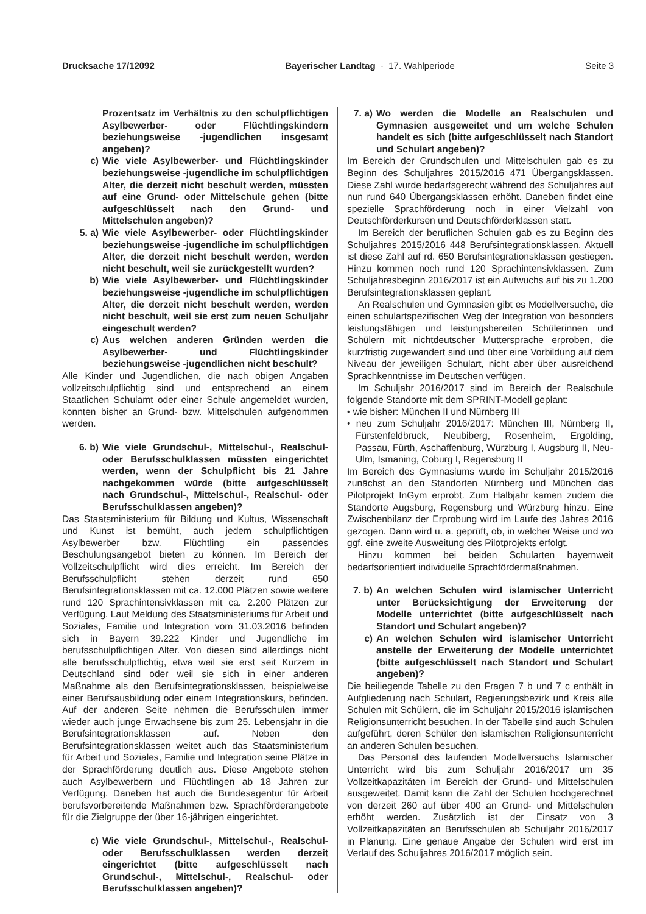Drucksache 17/12092 Bayerischer Landtag · 17. Wahlperiode Seite 3
Prozentsatz im Verhältnis zu den schulpflichtigen Asylbewerber- oder Flüchtlingskindern beziehungsweise -jugendlichen insgesamt angeben)?
c) Wie viele Asylbewerber- und Flüchtlingskinder beziehungsweise -jugendliche im schulpflichtigen Alter, die derzeit nicht beschult werden, müssten auf eine Grund- oder Mittelschule gehen (bitte aufgeschlüsselt nach den Grund- und Mittelschulen angeben)?
5. a) Wie viele Asylbewerber- oder Flüchtlingskinder beziehungsweise -jugendliche im schulpflichtigen Alter, die derzeit nicht beschult werden, werden nicht beschult, weil sie zurückgestellt wurden?
b) Wie viele Asylbewerber- und Flüchtlingskinder beziehungsweise -jugendliche im schulpflichtigen Alter, die derzeit nicht beschult werden, werden nicht beschult, weil sie erst zum neuen Schuljahr eingeschult werden?
c) Aus welchen anderen Gründen werden die Asylbewerber- und Flüchtlingskinder beziehungsweise -jugendlichen nicht beschult?
Alle Kinder und Jugendlichen, die nach obigen Angaben vollzeitschulpflichtig sind und entsprechend an einem Staatlichen Schulamt oder einer Schule angemeldet wurden, konnten bisher an Grund- bzw. Mittelschulen aufgenommen werden.
6. b) Wie viele Grundschul-, Mittelschul-, Realschul- oder Berufsschulklassen müssten eingerichtet werden, wenn der Schulpflicht bis 21 Jahre nachgekommen würde (bitte aufgeschlüsselt nach Grundschul-, Mittelschul-, Realschul- oder Berufsschulklassen angeben)?
Das Staatsministerium für Bildung und Kultus, Wissenschaft und Kunst ist bemüht, auch jedem schulpflichtigen Asylbewerber bzw. Flüchtling ein passendes Beschulungsangebot bieten zu können. Im Bereich der Vollzeitschulpflicht wird dies erreicht. Im Bereich der Berufsschulpflicht stehen derzeit rund 650 Berufsintegrationsklassen mit ca. 12.000 Plätzen sowie weitere rund 120 Sprachintensivklassen mit ca. 2.200 Plätzen zur Verfügung. Laut Meldung des Staatsministeriums für Arbeit und Soziales, Familie und Integration vom 31.03.2016 befinden sich in Bayern 39.222 Kinder und Jugendliche im berufsschulpflichtigen Alter. Von diesen sind allerdings nicht alle berufsschulpflichtig, etwa weil sie erst seit Kurzem in Deutschland sind oder weil sie sich in einer anderen Maßnahme als den Berufsintegrationsklassen, beispielweise einer Berufsausbildung oder einem Integrationskurs, befinden. Auf der anderen Seite nehmen die Berufsschulen immer wieder auch junge Erwachsene bis zum 25. Lebensjahr in die Berufsintegrationsklassen auf. Neben den Berufsintegrationsklassen weitet auch das Staatsministerium für Arbeit und Soziales, Familie und Integration seine Plätze in der Sprachförderung deutlich aus. Diese Angebote stehen auch Asylbewerbern und Flüchtlingen ab 18 Jahren zur Verfügung. Daneben hat auch die Bundesagentur für Arbeit berufsvorbereitende Maßnahmen bzw. Sprachförderangebote für die Zielgruppe der über 16-jährigen eingerichtet.
c) Wie viele Grundschul-, Mittelschul-, Realschul- oder Berufsschulklassen werden derzeit eingerichtet (bitte aufgeschlüsselt nach Grundschul-, Mittelschul-, Realschul- oder Berufsschulklassen angeben)?
7. a) Wo werden die Modelle an Realschulen und Gymnasien ausgeweitet und um welche Schulen handelt es sich (bitte aufgeschlüsselt nach Standort und Schulart angeben)?
Im Bereich der Grundschulen und Mittelschulen gab es zu Beginn des Schuljahres 2015/2016 471 Übergangsklassen. Diese Zahl wurde bedarfsgerecht während des Schuljahres auf nun rund 640 Übergangsklassen erhöht. Daneben findet eine spezielle Sprachförderung noch in einer Vielzahl von Deutschförderkursen und Deutschförderklassen statt.
Im Bereich der beruflichen Schulen gab es zu Beginn des Schuljahres 2015/2016 448 Berufsintegrationsklassen. Aktuell ist diese Zahl auf rd. 650 Berufsintegrationsklassen gestiegen. Hinzu kommen noch rund 120 Sprachintensivklassen. Zum Schuljahresbeginn 2016/2017 ist ein Aufwuchs auf bis zu 1.200 Berufsintegrationsklassen geplant.
An Realschulen und Gymnasien gibt es Modellversuche, die einen schulartspezifischen Weg der Integration von besonders leistungsfähigen und leistungsbereiten Schülerinnen und Schülern mit nichtdeutscher Muttersprache erproben, die kurzfristig zugewandert sind und über eine Vorbildung auf dem Niveau der jeweiligen Schulart, nicht aber über ausreichend Sprachkenntnisse im Deutschen verfügen.
Im Schuljahr 2016/2017 sind im Bereich der Realschule folgende Standorte mit dem SPRINT-Modell geplant:
• wie bisher: München II und Nürnberg III
• neu zum Schuljahr 2016/2017: München III, Nürnberg II, Fürstenfeldbruck, Neubiberg, Rosenheim, Ergolding, Passau, Fürth, Aschaffenburg, Würzburg I, Augsburg II, Neu-Ulm, Ismaning, Coburg I, Regensburg II
Im Bereich des Gymnasiums wurde im Schuljahr 2015/2016 zunächst an den Standorten Nürnberg und München das Pilotprojekt InGym erprobt. Zum Halbjahr kamen zudem die Standorte Augsburg, Regensburg und Würzburg hinzu. Eine Zwischenbilanz der Erprobung wird im Laufe des Jahres 2016 gezogen. Dann wird u. a. geprüft, ob, in welcher Weise und wo ggf. eine zweite Ausweitung des Pilotprojekts erfolgt.
Hinzu kommen bei beiden Schularten bayernweit bedarfsorientiert individuelle Sprachfördermaßnahmen.
7. b) An welchen Schulen wird islamischer Unterricht unter Berücksichtigung der Erweiterung der Modelle unterrichtet (bitte aufgeschlüsselt nach Standort und Schulart angeben)?
c) An welchen Schulen wird islamischer Unterricht anstelle der Erweiterung der Modelle unterrichtet (bitte aufgeschlüsselt nach Standort und Schulart angeben)?
Die beiliegende Tabelle zu den Fragen 7 b und 7 c enthält in Aufgliederung nach Schulart, Regierungsbezirk und Kreis alle Schulen mit Schülern, die im Schuljahr 2015/2016 islamischen Religionsunterricht besuchen. In der Tabelle sind auch Schulen aufgeführt, deren Schüler den islamischen Religionsunterricht an anderen Schulen besuchen.
Das Personal des laufenden Modellversuchs Islamischer Unterricht wird bis zum Schuljahr 2016/2017 um 35 Vollzeitkapazitäten im Bereich der Grund- und Mittelschulen ausgeweitet. Damit kann die Zahl der Schulen hochgerechnet von derzeit 260 auf über 400 an Grund- und Mittelschulen erhöht werden. Zusätzlich ist der Einsatz von 3 Vollzeitkapazitäten an Berufsschulen ab Schuljahr 2016/2017 in Planung. Eine genaue Angabe der Schulen wird erst im Verlauf des Schuljahres 2016/2017 möglich sein.